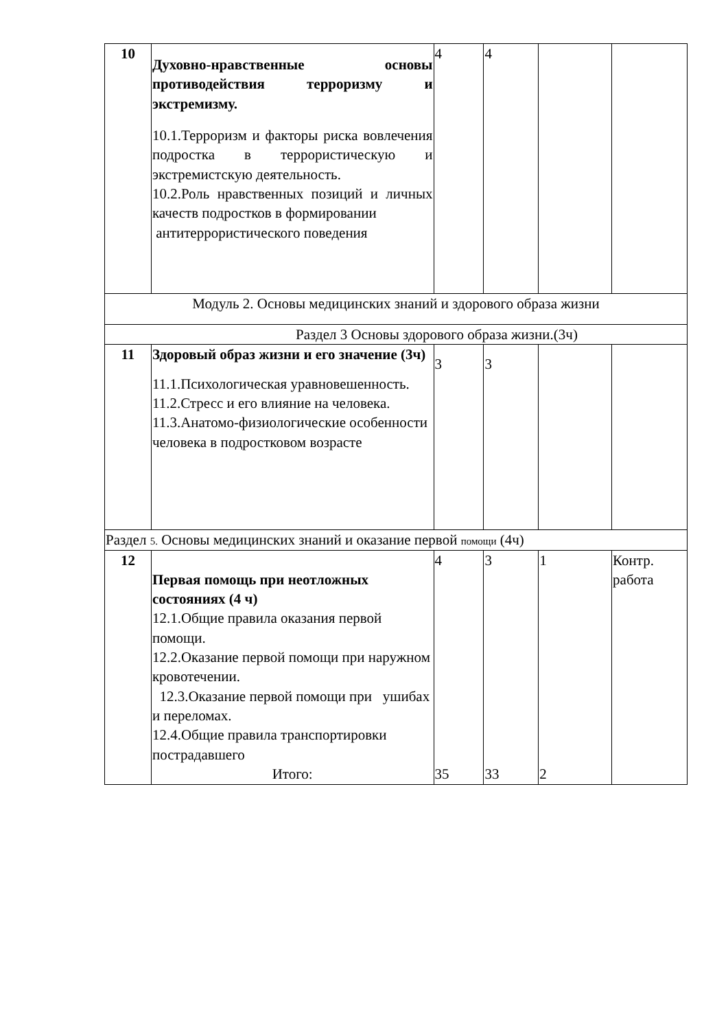| 10 | Духовно-нравственные основы противодействия терроризму и экстремизму. 10.1.Терроризм и факторы риска вовлечения подростка в террористическую и экстремистскую деятельность. 10.2.Роль нравственных позиций и личных качеств подростков в формировании антитеррористического поведения | 4 | 4 | | |
| Модуль 2. Основы медицинских знаний и здорового образа жизни | | | | | |
| Раздел 3 Основы здорового образа жизни.(3ч) | | | | | |
| 11 | Здоровый образ жизни и его значение (3ч) 11.1.Психологическая уравновешенность. 11.2.Стресс и его влияние на человека. 11.3.Анатомо-физиологические особенности человека в подростковом возрасте | 3 | 3 | | |
| Раздел 5. Основы медицинских знаний и оказание первой помощи (4ч) | | | | | |
| 12 | Первая помощь при неотложных состояниях (4 ч) 12.1.Общие правила оказания первой помощи. 12.2.Оказание первой помощи при наружном кровотечении. 12.3.Оказание первой помощи при ушибах и переломах. 12.4.Общие правила транспортировки пострадавшего Итого: | 4 35 | 3 33 | 1 2 | Контр. работа |